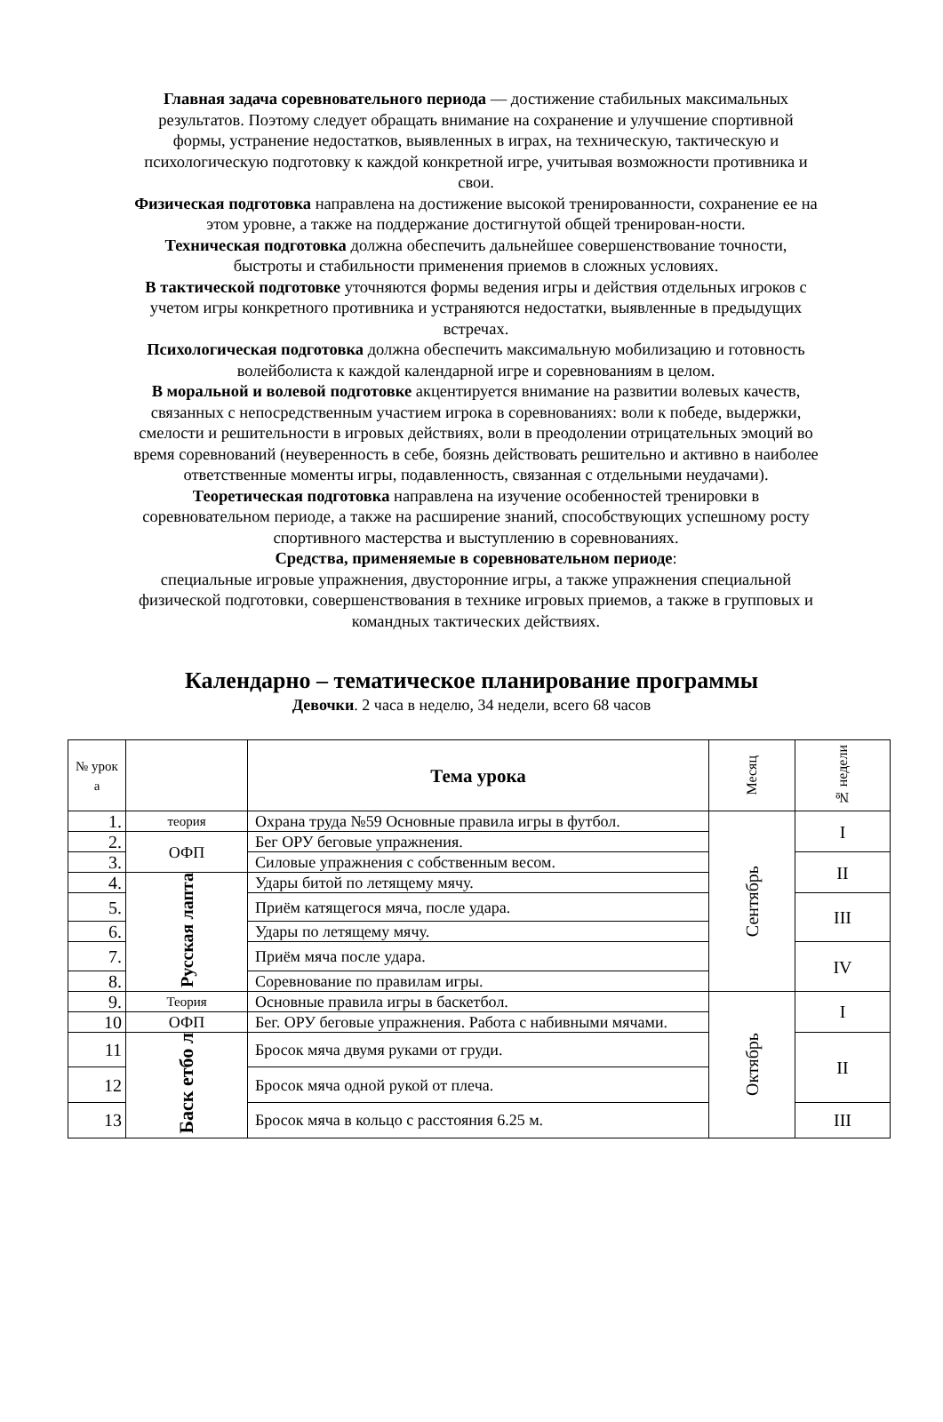Главная задача соревновательного периода — достижение стабильных максимальных результатов. Поэтому следует обращать внимание на сохранение и улучшение спортивной формы, устранение недостатков, выявленных в играх, на техническую, тактическую и психологическую подготовку к каждой конкретной игре, учитывая возможности противника и свои.
Физическая подготовка направлена на достижение высокой тренированности, сохранение ее на этом уровне, а также на поддержание достигнутой общей тренирован-ности.
Техническая подготовка должна обеспечить дальнейшее совершенствование точности, быстроты и стабильности применения приемов в сложных условиях.
В тактической подготовке уточняются формы ведения игры и действия отдельных игроков с учетом игры конкретного противника и устраняются недостатки, выявленные в предыдущих встречах.
Психологическая подготовка должна обеспечить максимальную мобилизацию и готовность волейболиста к каждой календарной игре и соревнованиям в целом.
В моральной и волевой подготовке акцентируется внимание на развитии волевых качеств, связанных с непосредственным участием игрока в соревнованиях: воли к победе, выдержки, смелости и решительности в игровых действиях, воли в преодолении отрицательных эмоций во время соревнований (неуверенность в себе, боязнь действовать решительно и активно в наиболее ответственные моменты игры, подавленность, связанная с отдельными неудачами).
Теоретическая подготовка направлена на изучение особенностей тренировки в соревновательном периоде, а также на расширение знаний, способствующих успешному росту спортивного мастерства и выступлению в соревнованиях.
Средства, применяемые в соревновательном периоде:
специальные игровые упражнения, двусторонние игры, а также упражнения специальной физической подготовки, совершенствования в технике игровых приемов, а также в групповых и командных тактических действиях.
Календарно – тематическое планирование программы
Девочки. 2 часа в неделю, 34 недели, всего 68 часов
| № урок а | | Тема урока | Месяц | № недели |
| --- | --- | --- | --- | --- |
| 1. | теория | Охрана труда №59 Основные правила игры в футбол. | Сентябрь | I |
| 2. | ОФП | Бег ОРУ беговые упражнения. | | |
| 3. | | Силовые упражнения с собственным весом. | | II |
| 4. | Русская лапта | Удары битой по летящему мячу. | | |
| 5. | | Приём катящегося мяча, после удара. | | III |
| 6. | | Удары по летящему мячу. | | |
| 7. | | Приём мяча после удара. | | IV |
| 8. | | Соревнование по правилам игры. | | |
| 9. | Теория | Основные правила игры в баскетбол. | Октябрь | I |
| 10 | ОФП | Бег. ОРУ беговые упражнения. Работа с набивными мячами. | | |
| 11 | Баск етбо л | Бросок мяча двумя руками от груди. | | II |
| 12 | | Бросок мяча одной рукой от плеча. | | |
| 13 | | Бросок мяча в кольцо с расстояния 6.25 м. | | III |